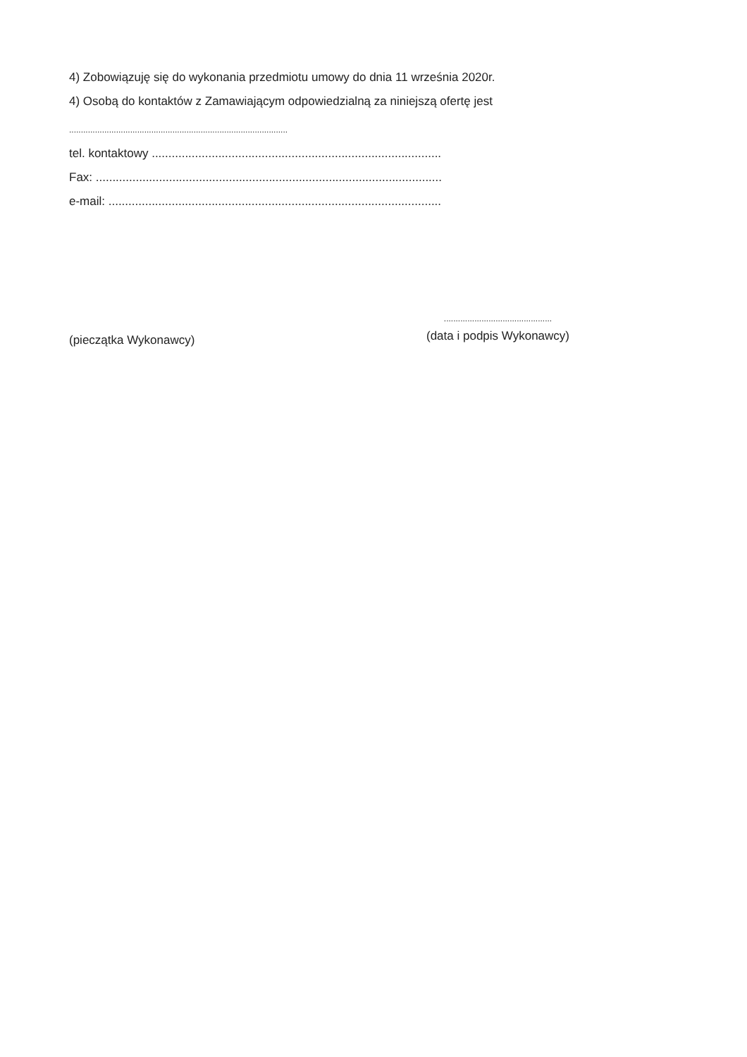4) Zobowiązuję się do wykonania przedmiotu umowy do dnia 11 września 2020r.
4) Osobą do kontaktów z Zamawiającym odpowiedzialną za niniejszą ofertę jest
.............................................................................................
tel. kontaktowy .......................................................................................
Fax: ........................................................................................................
e-mail: ....................................................................................................
(pieczątka Wykonawcy)
..............................................
(data i podpis Wykonawcy)